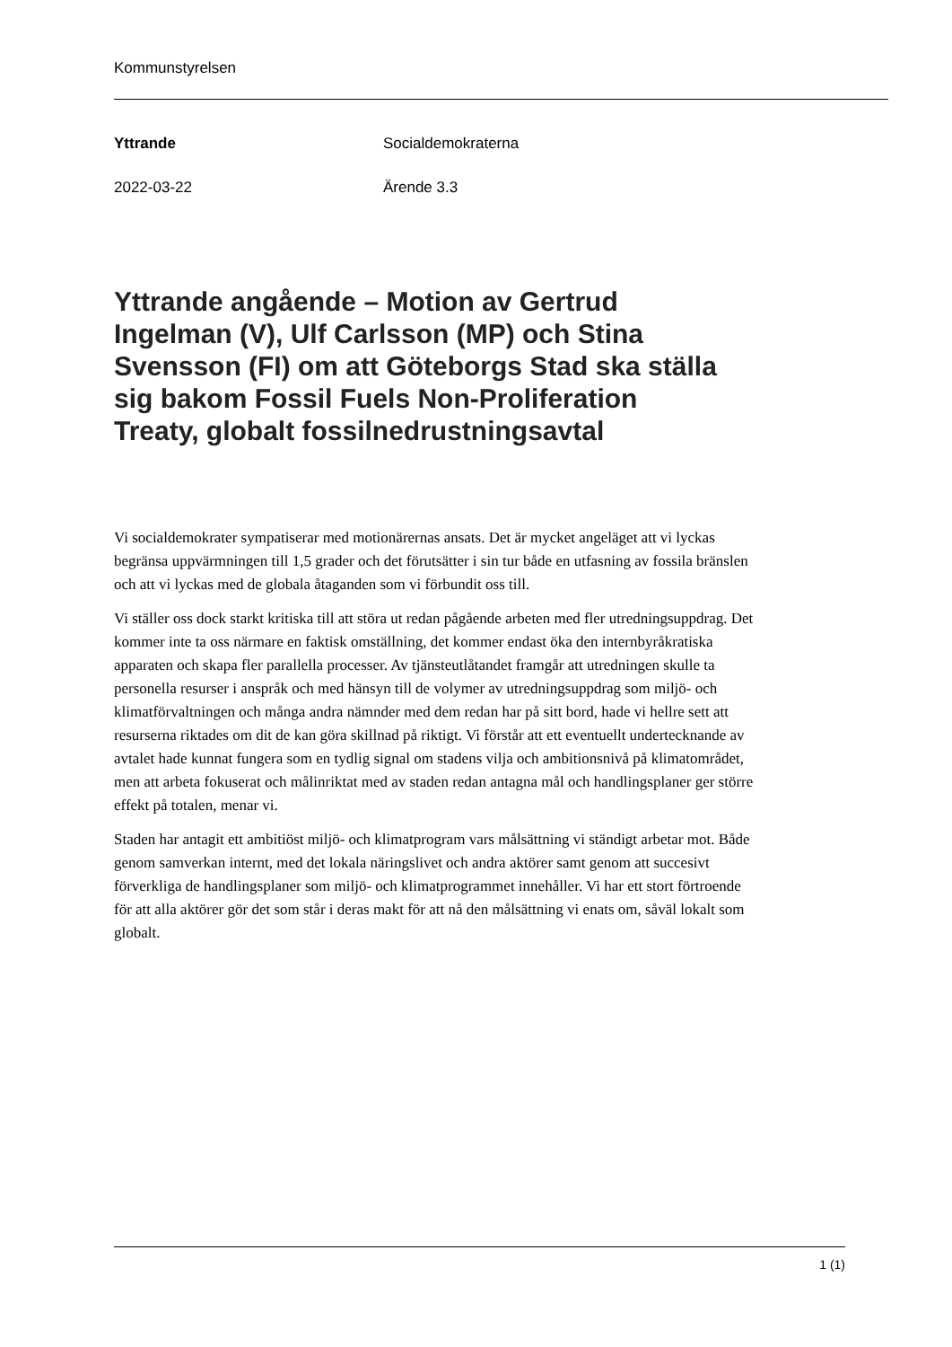Kommunstyrelsen
Yttrande Socialdemokraterna
2022-03-22 Ärende 3.3
Yttrande angående – Motion av Gertrud Ingelman (V), Ulf Carlsson (MP) och Stina Svensson (FI) om att Göteborgs Stad ska ställa sig bakom Fossil Fuels Non-Proliferation Treaty, globalt fossilnedrustningsavtal
Vi socialdemokrater sympatiserar med motionärernas ansats. Det är mycket angeläget att vi lyckas begränsa uppvärmningen till 1,5 grader och det förutsätter i sin tur både en utfasning av fossila bränslen och att vi lyckas med de globala åtaganden som vi förbundit oss till.
Vi ställer oss dock starkt kritiska till att störa ut redan pågående arbeten med fler utredningsuppdrag. Det kommer inte ta oss närmare en faktisk omställning, det kommer endast öka den internbyråkratiska apparaten och skapa fler parallella processer. Av tjänsteutlåtandet framgår att utredningen skulle ta personella resurser i anspråk och med hänsyn till de volymer av utredningsuppdrag som miljö- och klimatförvaltningen och många andra nämnder med dem redan har på sitt bord, hade vi hellre sett att resurserna riktades om dit de kan göra skillnad på riktigt. Vi förstår att ett eventuellt undertecknande av avtalet hade kunnat fungera som en tydlig signal om stadens vilja och ambitionsnivå på klimatområdet, men att arbeta fokuserat och målinriktat med av staden redan antagna mål och handlingsplaner ger större effekt på totalen, menar vi.
Staden har antagit ett ambitiöst miljö- och klimatprogram vars målsättning vi ständigt arbetar mot. Både genom samverkan internt, med det lokala näringslivet och andra aktörer samt genom att succesivt förverkliga de handlingsplaner som miljö- och klimatprogrammet innehåller. Vi har ett stort förtroende för att alla aktörer gör det som står i deras makt för att nå den målsättning vi enats om, såväl lokalt som globalt.
1 (1)